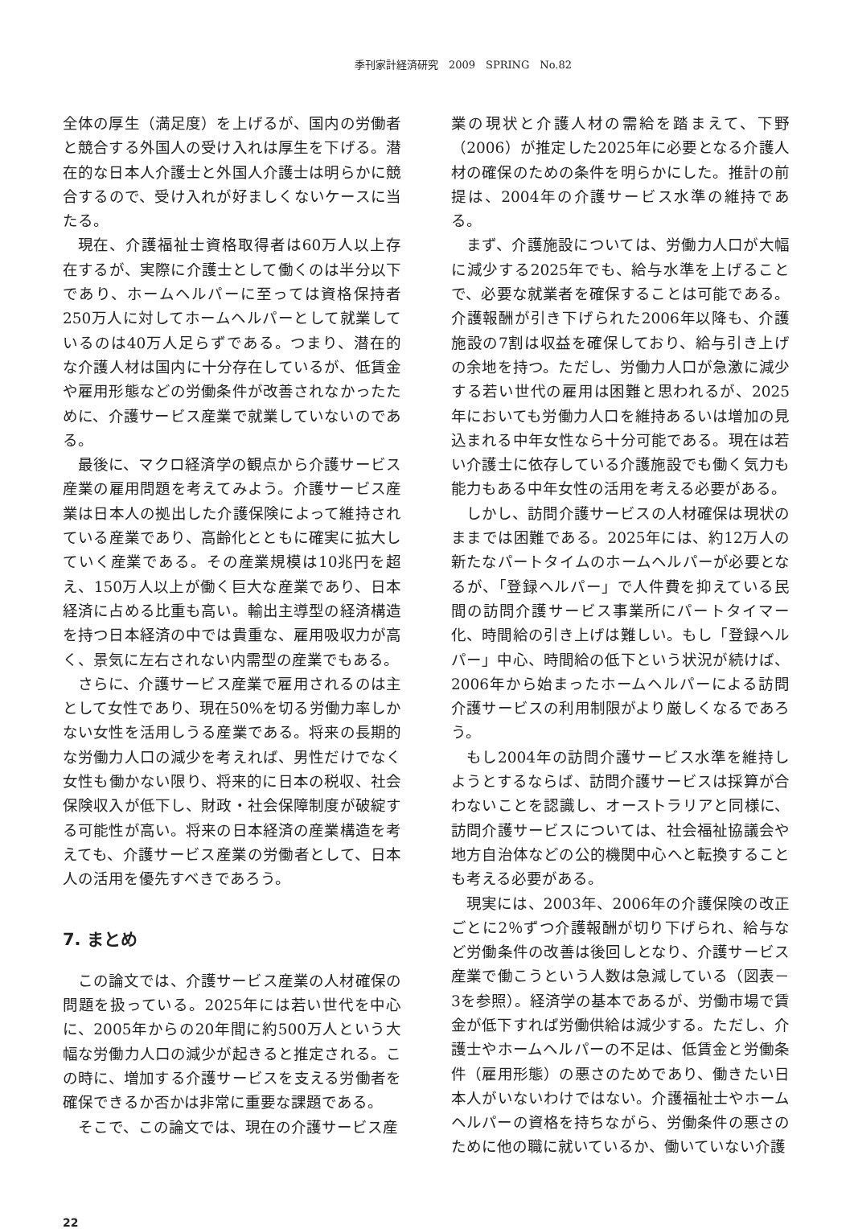季刊家計経済研究　2009　SPRING　No.82
全体の厚生（満足度）を上げるが、国内の労働者と競合する外国人の受け入れは厚生を下げる。潜在的な日本人介護士と外国人介護士は明らかに競合するので、受け入れが好ましくないケースに当たる。
現在、介護福祉士資格取得者は60万人以上存在するが、実際に介護士として働くのは半分以下であり、ホームヘルパーに至っては資格保持者250万人に対してホームヘルパーとして就業しているのは40万人足らずである。つまり、潜在的な介護人材は国内に十分存在しているが、低賃金や雇用形態などの労働条件が改善されなかったために、介護サービス産業で就業していないのである。
最後に、マクロ経済学の観点から介護サービス産業の雇用問題を考えてみよう。介護サービス産業は日本人の拠出した介護保険によって維持されている産業であり、高齢化とともに確実に拡大していく産業である。その産業規模は10兆円を超え、150万人以上が働く巨大な産業であり、日本経済に占める比重も高い。輸出主導型の経済構造を持つ日本経済の中では貴重な、雇用吸収力が高く、景気に左右されない内需型の産業でもある。
さらに、介護サービス産業で雇用されるのは主として女性であり、現在50%を切る労働力率しかない女性を活用しうる産業である。将来の長期的な労働力人口の減少を考えれば、男性だけでなく女性も働かない限り、将来的に日本の税収、社会保険収入が低下し、財政・社会保障制度が破綻する可能性が高い。将来の日本経済の産業構造を考えても、介護サービス産業の労働者として、日本人の活用を優先すべきであろう。
7. まとめ
この論文では、介護サービス産業の人材確保の問題を扱っている。2025年には若い世代を中心に、2005年からの20年間に約500万人という大幅な労働力人口の減少が起きると推定される。この時に、増加する介護サービスを支える労働者を確保できるか否かは非常に重要な課題である。
そこで、この論文では、現在の介護サービス産
業の現状と介護人材の需給を踏まえて、下野（2006）が推定した2025年に必要となる介護人材の確保のための条件を明らかにした。推計の前提は、2004年の介護サービス水準の維持である。
まず、介護施設については、労働力人口が大幅に減少する2025年でも、給与水準を上げることで、必要な就業者を確保することは可能である。介護報酬が引き下げられた2006年以降も、介護施設の7割は収益を確保しており、給与引き上げの余地を持つ。ただし、労働力人口が急激に減少する若い世代の雇用は困難と思われるが、2025年においても労働力人口を維持あるいは増加の見込まれる中年女性なら十分可能である。現在は若い介護士に依存している介護施設でも働く気力も能力もある中年女性の活用を考える必要がある。
しかし、訪問介護サービスの人材確保は現状のままでは困難である。2025年には、約12万人の新たなパートタイムのホームヘルパーが必要となるが、「登録ヘルパー」で人件費を抑えている民間の訪問介護サービス事業所にパートタイマー化、時間給の引き上げは難しい。もし「登録ヘルパー」中心、時間給の低下という状況が続けば、2006年から始まったホームヘルパーによる訪問介護サービスの利用制限がより厳しくなるであろう。
もし2004年の訪問介護サービス水準を維持しようとするならば、訪問介護サービスは採算が合わないことを認識し、オーストラリアと同様に、訪問介護サービスについては、社会福祉協議会や地方自治体などの公的機関中心へと転換することも考える必要がある。
現実には、2003年、2006年の介護保険の改正ごとに2％ずつ介護報酬が切り下げられ、給与など労働条件の改善は後回しとなり、介護サービス産業で働こうという人数は急減している（図表－3を参照）。経済学の基本であるが、労働市場で賃金が低下すれば労働供給は減少する。ただし、介護士やホームヘルパーの不足は、低賃金と労働条件（雇用形態）の悪さのためであり、働きたい日本人がいないわけではない。介護福祉士やホームヘルパーの資格を持ちながら、労働条件の悪さのために他の職に就いているか、働いていない介護
22